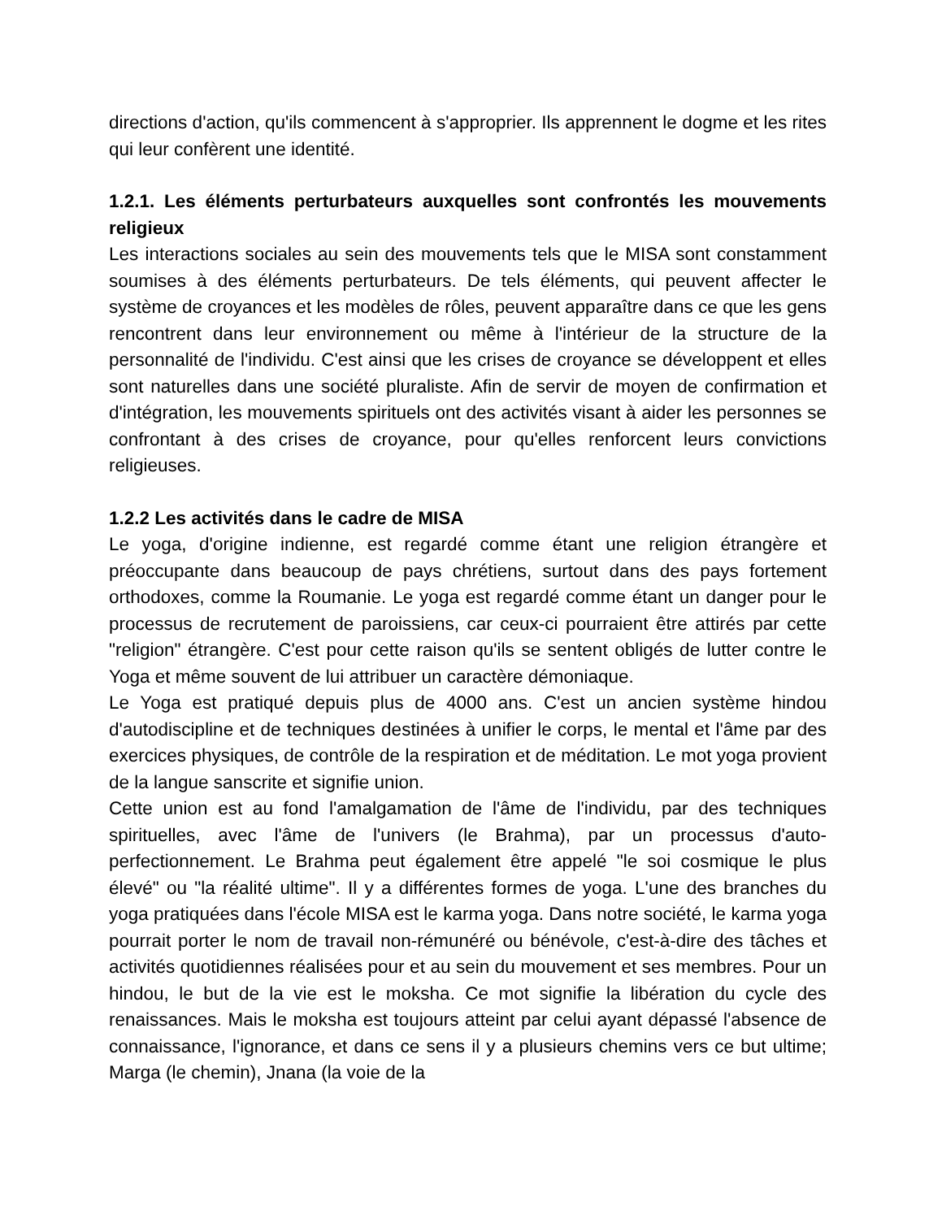directions d'action, qu'ils commencent à s'approprier. Ils apprennent le dogme et les rites qui leur confèrent une identité.
1.2.1. Les éléments perturbateurs auxquelles sont confrontés les mouvements religieux
Les interactions sociales au sein des mouvements tels que le MISA sont constamment soumises à des éléments perturbateurs. De tels éléments, qui peuvent affecter le système de croyances et les modèles de rôles, peuvent apparaître dans ce que les gens rencontrent dans leur environnement ou même à l'intérieur de la structure de la personnalité de l'individu. C'est ainsi que les crises de croyance se développent et elles sont naturelles dans une société pluraliste. Afin de servir de moyen de confirmation et d'intégration, les mouvements spirituels ont des activités visant à aider les personnes se confrontant à des crises de croyance, pour qu'elles renforcent leurs convictions religieuses.
1.2.2 Les activités dans le cadre de MISA
Le yoga, d'origine indienne, est regardé comme étant une religion étrangère et préoccupante dans beaucoup de pays chrétiens, surtout dans des pays fortement orthodoxes, comme la Roumanie. Le yoga est regardé comme étant un danger pour le processus de recrutement de paroissiens, car ceux-ci pourraient être attirés par cette "religion" étrangère. C'est pour cette raison qu'ils se sentent obligés de lutter contre le Yoga et même souvent de lui attribuer un caractère démoniaque.
Le Yoga est pratiqué depuis plus de 4000 ans. C'est un ancien système hindou d'autodiscipline et de techniques destinées à unifier le corps, le mental et l'âme par des exercices physiques, de contrôle de la respiration et de méditation. Le mot yoga provient de la langue sanscrite et signifie union.
Cette union est au fond l'amalgamation de l'âme de l'individu, par des techniques spirituelles, avec l'âme de l'univers (le Brahma), par un processus d'auto-perfectionnement. Le Brahma peut également être appelé "le soi cosmique le plus élevé" ou "la réalité ultime". Il y a différentes formes de yoga. L'une des branches du yoga pratiquées dans l'école MISA est le karma yoga. Dans notre société, le karma yoga pourrait porter le nom de travail non-rémunéré ou bénévole, c'est-à-dire des tâches et activités quotidiennes réalisées pour et au sein du mouvement et ses membres. Pour un hindou, le but de la vie est le moksha. Ce mot signifie la libération du cycle des renaissances. Mais le moksha est toujours atteint par celui ayant dépassé l'absence de connaissance, l'ignorance, et dans ce sens il y a plusieurs chemins vers ce but ultime; Marga (le chemin), Jnana (la voie de la